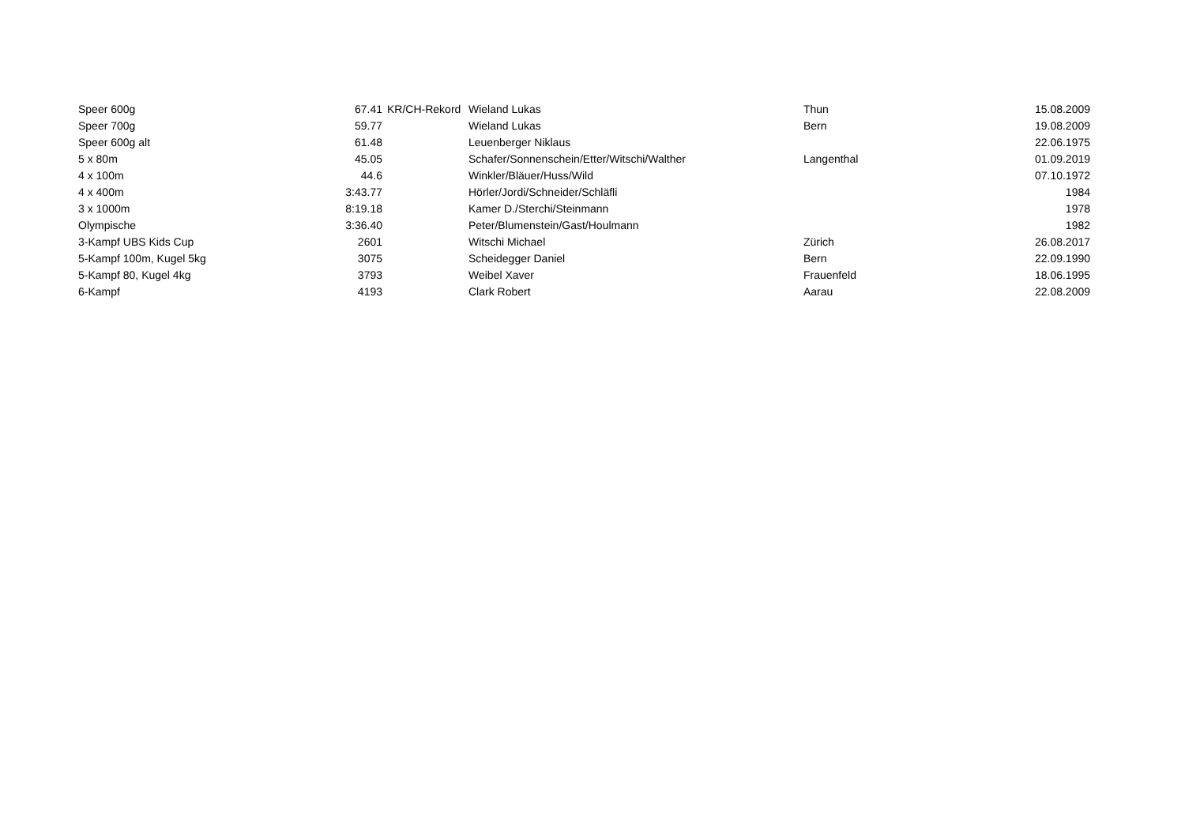| Speer 600g | 67.41 | KR/CH-Rekord | Wieland Lukas | Thun | 15.08.2009 |
| Speer 700g | 59.77 | | Wieland Lukas | Bern | 19.08.2009 |
| Speer 600g alt | 61.48 | | Leuenberger Niklaus | | 22.06.1975 |
| 5 x 80m | 45.05 | | Schafer/Sonnenschein/Etter/Witschi/Walther | Langenthal | 01.09.2019 |
| 4 x 100m | 44.6 | | Winkler/Bläuer/Huss/Wild | | 07.10.1972 |
| 4 x 400m | 3:43.77 | | Hörler/Jordi/Schneider/Schläfli | | 1984 |
| 3 x 1000m | 8:19.18 | | Kamer D./Sterchi/Steinmann | | 1978 |
| Olympische | 3:36.40 | | Peter/Blumenstein/Gast/Houlmann | | 1982 |
| 3-Kampf UBS Kids Cup | 2601 | | Witschi Michael | Zürich | 26.08.2017 |
| 5-Kampf 100m, Kugel 5kg | 3075 | | Scheidegger Daniel | Bern | 22.09.1990 |
| 5-Kampf 80, Kugel 4kg | 3793 | | Weibel Xaver | Frauenfeld | 18.06.1995 |
| 6-Kampf | 4193 | | Clark Robert | Aarau | 22.08.2009 |